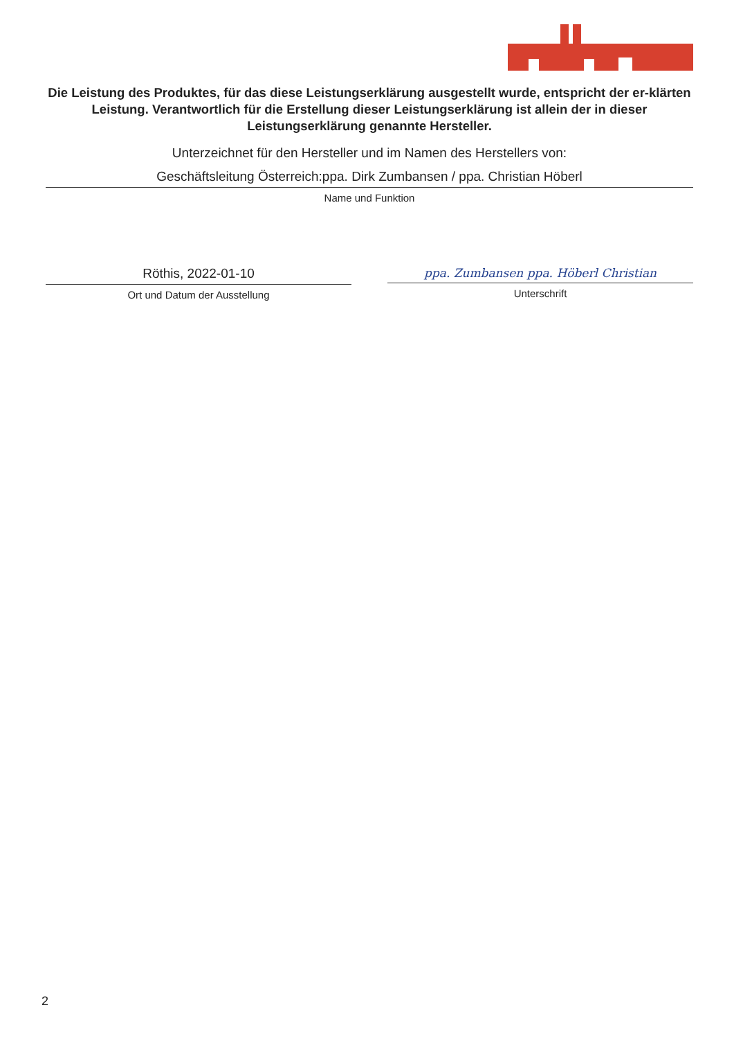RÖFIX
Die Leistung des Produktes, für das diese Leistungserklärung ausgestellt wurde, entspricht der er-klärten Leistung. Verantwortlich für die Erstellung dieser Leistungserklärung ist allein der in dieser Leistungserklärung genannte Hersteller.
Unterzeichnet für den Hersteller und im Namen des Herstellers von:
Geschäftsleitung Österreich:ppa. Dirk Zumbansen / ppa. Christian Höberl
Name und Funktion
Röthis, 2022-01-10
Ort und Datum der Ausstellung
ppa. Zumbansen ppa. Höberl Christian
Unterschrift
2